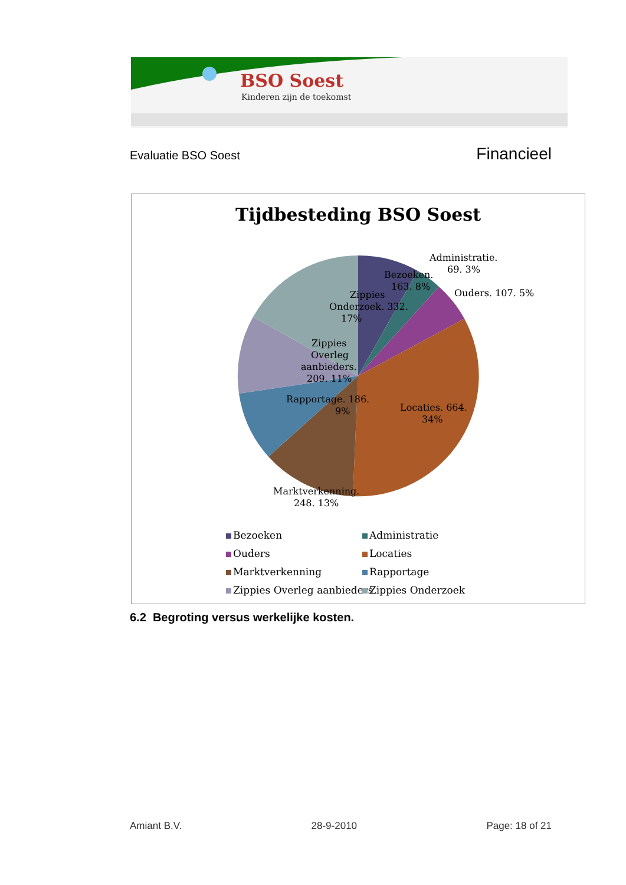BSO Soest
Kinderen zijn de toekomst
Evaluatie BSO Soest Financieel
Tijdbesteding BSO Soest
Bezoeken.
163. 8%
Administratie.
69. 3%
Ouders. 107. 5%
Locaties. 664.
34%
Marktverkenning.
248. 13%
Rapportage. 186.
9%
Zippies
Overleg
aanbieders.
209. 11%
Zippies
Onderzoek. 332.
17%
Bezoeken
Administratie
Ouders
Locaties
Marktverkenning
Rapportage
Zippies Overleg aanbieders
Zippies Onderzoek
6.2 Begroting versus werkelijke kosten.
Amiant B.V. 28-9-2010 Page: 18 of 21